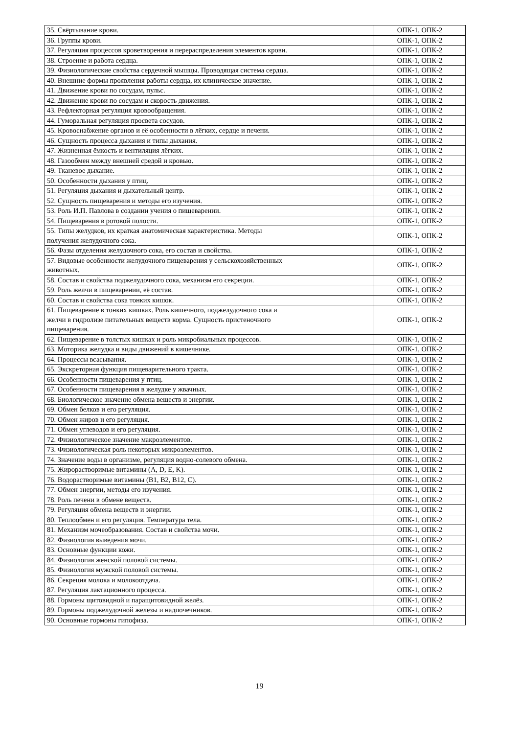| 35. Свёртывание крови. | ОПК-1, ОПК-2 |
| 36. Группы крови. | ОПК-1, ОПК-2 |
| 37. Регуляция процессов кроветворения и перераспределения элементов крови. | ОПК-1, ОПК-2 |
| 38. Строение и работа сердца. | ОПК-1, ОПК-2 |
| 39. Физиологические свойства сердечной мышцы. Проводящая система сердца. | ОПК-1, ОПК-2 |
| 40. Внешние формы проявления работы сердца, их клиническое значение. | ОПК-1, ОПК-2 |
| 41. Движение крови по сосудам, пульс. | ОПК-1, ОПК-2 |
| 42. Движение крови по сосудам и скорость движения. | ОПК-1, ОПК-2 |
| 43. Рефлекторная регуляция кровообращения. | ОПК-1, ОПК-2 |
| 44. Гуморальная регуляция просвета сосудов. | ОПК-1, ОПК-2 |
| 45. Кровоснабжение органов и её особенности в лёгких, сердце и печени. | ОПК-1, ОПК-2 |
| 46. Сущность процесса дыхания и типы дыхания. | ОПК-1, ОПК-2 |
| 47. Жизненная ёмкость и вентиляция лёгких. | ОПК-1, ОПК-2 |
| 48. Газообмен между внешней средой и кровью. | ОПК-1, ОПК-2 |
| 49. Тканевое дыхание. | ОПК-1, ОПК-2 |
| 50. Особенности дыхания у птиц. | ОПК-1, ОПК-2 |
| 51. Регуляция дыхания и дыхательный центр. | ОПК-1, ОПК-2 |
| 52. Сущность пищеварения и методы его изучения. | ОПК-1, ОПК-2 |
| 53. Роль И.П. Павлова в создании учения о пищеварении. | ОПК-1, ОПК-2 |
| 54. Пищеварения в ротовой полости. | ОПК-1, ОПК-2 |
| 55. Типы желудков, их краткая анатомическая характеристика. Методы получения желудочного сока. | ОПК-1, ОПК-2 |
| 56. Фазы отделения желудочного сока, его состав и свойства. | ОПК-1, ОПК-2 |
| 57. Видовые особенности желудочного пищеварения у сельскохозяйственных животных. | ОПК-1, ОПК-2 |
| 58. Состав и свойства поджелудочного сока, механизм его секреции. | ОПК-1, ОПК-2 |
| 59. Роль желчи в пищеварении, её состав. | ОПК-1, ОПК-2 |
| 60. Состав и свойства сока тонких кишок. | ОПК-1, ОПК-2 |
| 61. Пищеварение в тонких кишках. Роль кишечного, поджелудочного сока и желчи в гидролизе питательных веществ корма. Сущность пристеночного пищеварения. | ОПК-1, ОПК-2 |
| 62. Пищеварение в толстых кишках и роль микробиальных процессов. | ОПК-1, ОПК-2 |
| 63. Моторика желудка и виды движений в кишечнике. | ОПК-1, ОПК-2 |
| 64. Процессы всасывания. | ОПК-1, ОПК-2 |
| 65. Экскреторная функция пищеварительного тракта. | ОПК-1, ОПК-2 |
| 66. Особенности пищеварения у птиц. | ОПК-1, ОПК-2 |
| 67. Особенности пищеварения в желудке у жвачных. | ОПК-1, ОПК-2 |
| 68. Биологическое значение обмена веществ и энергии. | ОПК-1, ОПК-2 |
| 69. Обмен белков и его регуляция. | ОПК-1, ОПК-2 |
| 70. Обмен жиров и его регуляция. | ОПК-1, ОПК-2 |
| 71. Обмен углеводов и его регуляция. | ОПК-1, ОПК-2 |
| 72. Физиологическое значение макроэлементов. | ОПК-1, ОПК-2 |
| 73. Физиологическая роль некоторых микроэлементов. | ОПК-1, ОПК-2 |
| 74. Значение воды в организме, регуляция водно-солевого обмена. | ОПК-1, ОПК-2 |
| 75. Жирорастворимые витамины (A, D, E, K). | ОПК-1, ОПК-2 |
| 76. Водорастворимые витамины (B1, B2, B12, C). | ОПК-1, ОПК-2 |
| 77. Обмен энергии, методы его изучения. | ОПК-1, ОПК-2 |
| 78. Роль печени в обмене веществ. | ОПК-1, ОПК-2 |
| 79. Регуляция обмена веществ и энергии. | ОПК-1, ОПК-2 |
| 80. Теплообмен и его регуляция. Температура тела. | ОПК-1, ОПК-2 |
| 81. Механизм мочеобразования. Состав и свойства мочи. | ОПК-1, ОПК-2 |
| 82. Физиология выведения мочи. | ОПК-1, ОПК-2 |
| 83. Основные функции кожи. | ОПК-1, ОПК-2 |
| 84. Физиология женской половой системы. | ОПК-1, ОПК-2 |
| 85. Физиология мужской половой системы. | ОПК-1, ОПК-2 |
| 86. Секреция молока и молокоотдача. | ОПК-1, ОПК-2 |
| 87. Регуляция лактационного процесса. | ОПК-1, ОПК-2 |
| 88. Гормоны щитовидной и паращитовидной желёз. | ОПК-1, ОПК-2 |
| 89. Гормоны поджелудочной железы и надпочечников. | ОПК-1, ОПК-2 |
| 90. Основные гормоны гипофиза. | ОПК-1, ОПК-2 |
19